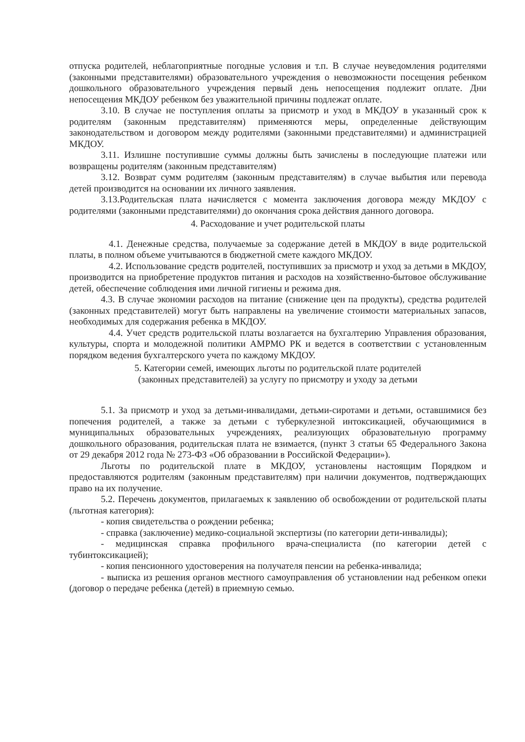отпуска родителей, неблагоприятные погодные условия и т.п. В случае неуведомления родителями (законными представителями) образовательного учреждения о невозможности посещения ребенком дошкольного образовательного учреждения первый день непосещения подлежит оплате. Дни непосещения МКДОУ ребенком без уважительной причины подлежат оплате.
3.10. В случае не поступления оплаты за присмотр и уход в МКДОУ в указанный срок к родителям (законным представителям) применяются меры, определенные действующим законодательством и договором между родителями (законными представителями) и администрацией МКДОУ.
3.11. Излишне поступившие суммы должны быть зачислены в последующие платежи или возвращены родителям (законным представителям)
3.12. Возврат сумм родителям (законным представителям) в случае выбытия или перевода детей производится на основании их личного заявления.
3.13.Родительская плата начисляется с момента заключения договора между МКДОУ с родителями (законными представителями) до окончания срока действия данного договора.
4. Расходование и учет родительской платы
4.1. Денежные средства, получаемые за содержание детей в МКДОУ в виде родительской платы, в полном объеме учитываются в бюджетной смете каждого МКДОУ.
4.2. Использование средств родителей, поступивших за присмотр и уход за детьми в МКДОУ, производится на приобретение продуктов питания и расходов на хозяйственно-бытовое обслуживание детей, обеспечение соблюдения ими личной гигиены и режима дня.
4.3. В случае экономии расходов на питание (снижение цен па продукты), средства родителей (законных представителей) могут быть направлены на увеличение стоимости материальных запасов, необходимых для содержания ребенка в МКДОУ.
4.4. Учет средств родительской платы возлагается на бухгалтерию Управления образования, культуры, спорта и молодежной политики АМРМО РК и ведется в соответствии с установленным порядком ведения бухгалтерского учета по каждому МКДОУ.
5. Категории семей, имеющих льготы по родительской плате родителей
(законных представителей) за услугу по присмотру и уходу за детьми
5.1. За присмотр и уход за детьми-инвалидами, детьми-сиротами и детьми, оставшимися без попечения родителей, а также за детьми с туберкулезной интоксикацией, обучающимися в муниципальных образовательных учреждениях, реализующих образовательную программу дошкольного образования, родительская плата не взимается, (пункт 3 статьи 65 Федерального Закона от 29 декабря 2012 года № 273-ФЗ «Об образовании в Российской Федерации»).
Льготы по родительской плате в МКДОУ, установлены настоящим Порядком и предоставляются родителям (законным представителям) при наличии документов, подтверждающих право на их получение.
5.2. Перечень документов, прилагаемых к заявлению об освобождении от родительской платы (льготная категория):
- копия свидетельства о рождении ребенка;
- справка (заключение) медико-социальной экспертизы (по категории дети-инвалиды);
- медицинская справка профильного врача-специалиста (по категории детей с тубинтоксикацией);
- копия пенсионного удостоверения на получателя пенсии на ребенка-инвалида;
- выписка из решения органов местного самоуправления об установлении над ребенком опеки (договор о передаче ребенка (детей) в приемную семью.